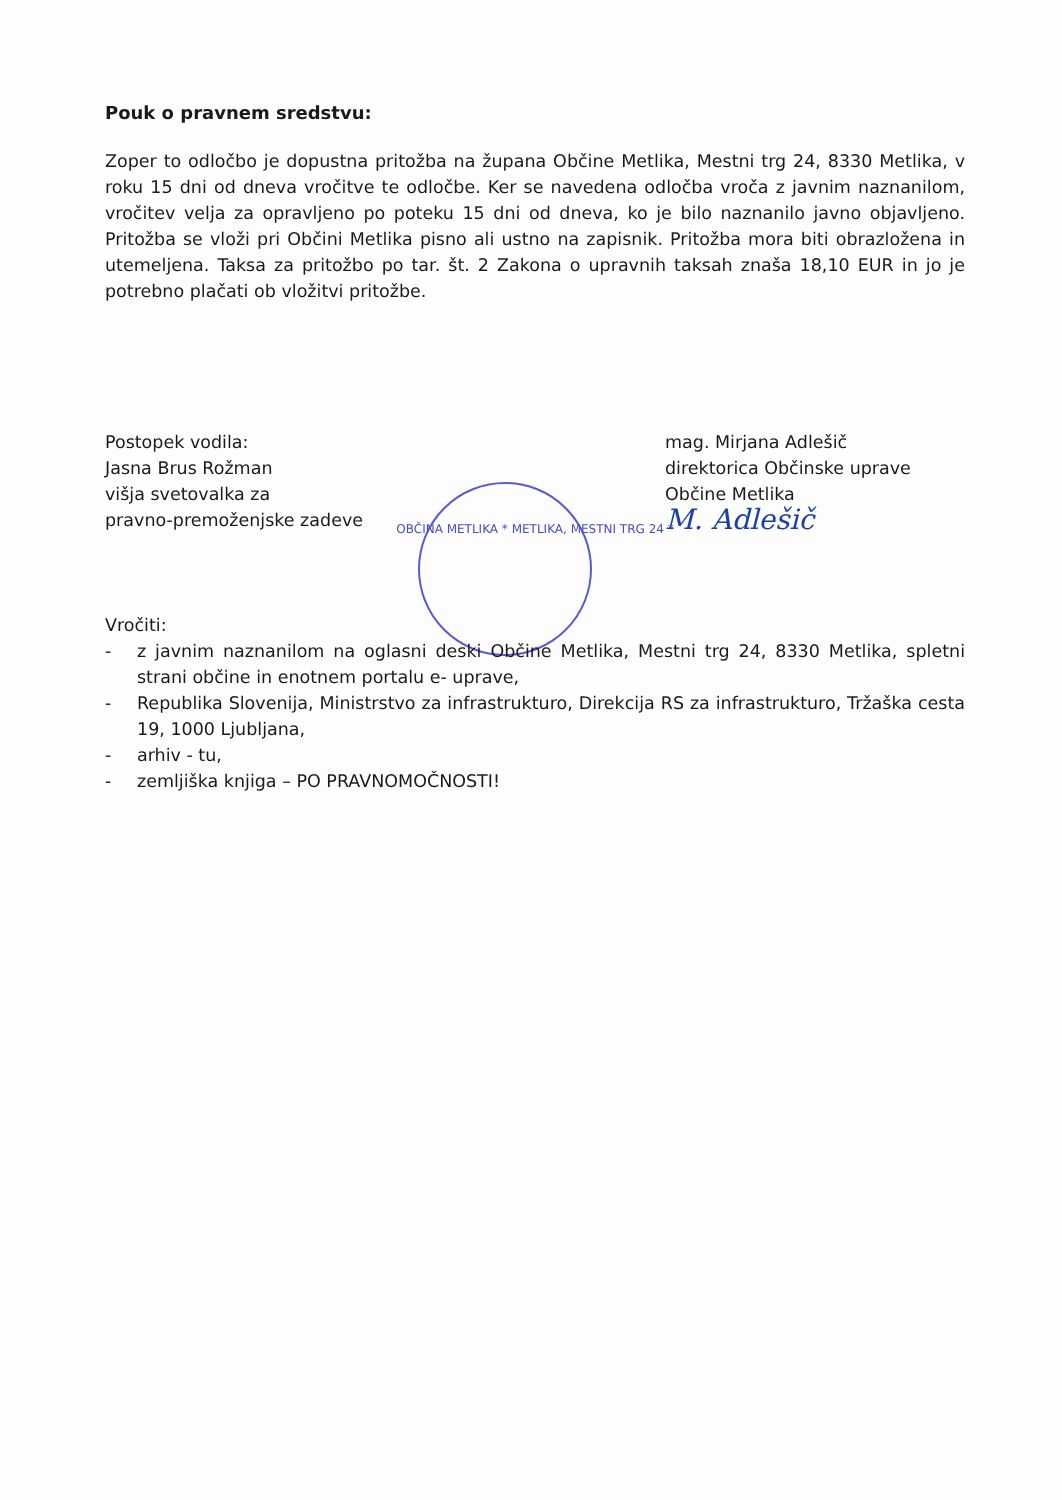Pouk o pravnem sredstvu:
Zoper to odločbo je dopustna pritožba na župana Občine Metlika, Mestni trg 24, 8330 Metlika, v roku 15 dni od dneva vročitve te odločbe. Ker se navedena odločba vroča z javnim naznanilom, vročitev velja za opravljeno po poteku 15 dni od dneva, ko je bilo naznanilo javno objavljeno. Pritožba se vloži pri Občini Metlika pisno ali ustno na zapisnik. Pritožba mora biti obrazložena in utemeljena. Taksa za pritožbo po tar. št. 2 Zakona o upravnih taksah znaša 18,10 EUR in jo je potrebno plačati ob vložitvi pritožbe.
Postopek vodila:
Jasna Brus Rožman
višja svetovalka za
pravno-premoženjske zadeve
mag. Mirjana Adlešič
direktorica Občinske uprave
Občine Metlika
M. Adlešič
OBČINA METLIKA * METLIKA, MESTNI TRG 24 *
Vročiti:
- z javnim naznanilom na oglasni deski Občine Metlika, Mestni trg 24, 8330 Metlika, spletni strani občine in enotnem portalu e- uprave,
- Republika Slovenija, Ministrstvo za infrastrukturo, Direkcija RS za infrastrukturo, Tržaška cesta 19, 1000 Ljubljana,
- arhiv - tu,
- zemljiška knjiga – PO PRAVNOMOČNOSTI!